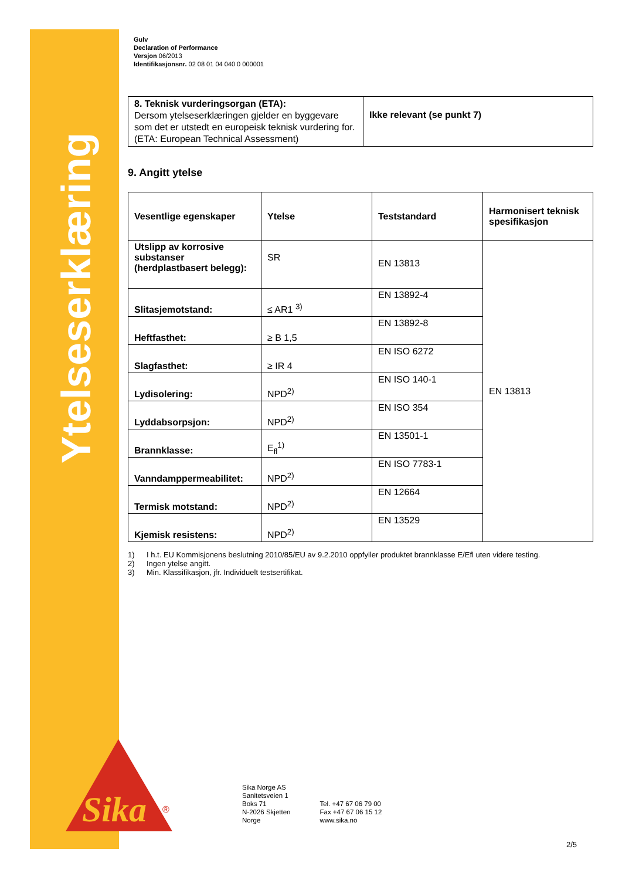Ytelseserklæring
Sika
®
Gulv
Declaration of Performance
Versjon 06/2013
Identifikasjonsnr. 02 08 01 04 040 0 000001
| 8. Teknisk vurderingsorgan (ETA): Dersom ytelseserklæringen gjelder en byggevare som det er utstedt en europeisk teknisk vurdering for. (ETA: European Technical Assessment) | Ikke relevant (se punkt 7) |
9. Angitt ytelse
| Vesentlige egenskaper | Ytelse | Teststandard | Harmonisert teknisk spesifikasjon |
| --- | --- | --- | --- |
| Utslipp av korrosive substanser (herdplastbasert belegg): | SR | EN 13813 | EN 13813 |
| Slitasjemotstand: | ≤ AR1 <sup>3)</sup> | EN 13892-4 | |
| Heftfasthet: | ≥ B 1,5 | EN 13892-8 | |
| Slagfasthet: | ≥ IR 4 | EN ISO 6272 | |
| Lydisolering: | NPD<sup>2)</sup> | EN ISO 140-1 | |
| Lyddabsorpsjon: | NPD<sup>2)</sup> | EN ISO 354 | |
| Brannklasse: | E<sub>fl</sub><sup>1)</sup> | EN 13501-1 | |
| Vanndamppermeabilitet: | NPD<sup>2)</sup> | EN ISO 7783-1 | |
| Termisk motstand: | NPD<sup>2)</sup> | EN 12664 | |
| Kjemisk resistens: | NPD<sup>2)</sup> | EN 13529 | |
1) I h.t. EU Kommisjonens beslutning 2010/85/EU av 9.2.2010 oppfyller produktet brannklasse E/Efl uten videre testing.
2) Ingen ytelse angitt.
3) Min. Klassifikasjon, jfr. Individuelt testsertifikat.
Sika Norge AS
Sanitetsveien 1
Boks 71
N-2026 Skjetten
Norge
Tel. +47 67 06 79 00
Fax +47 67 06 15 12
www.sika.no
2/5